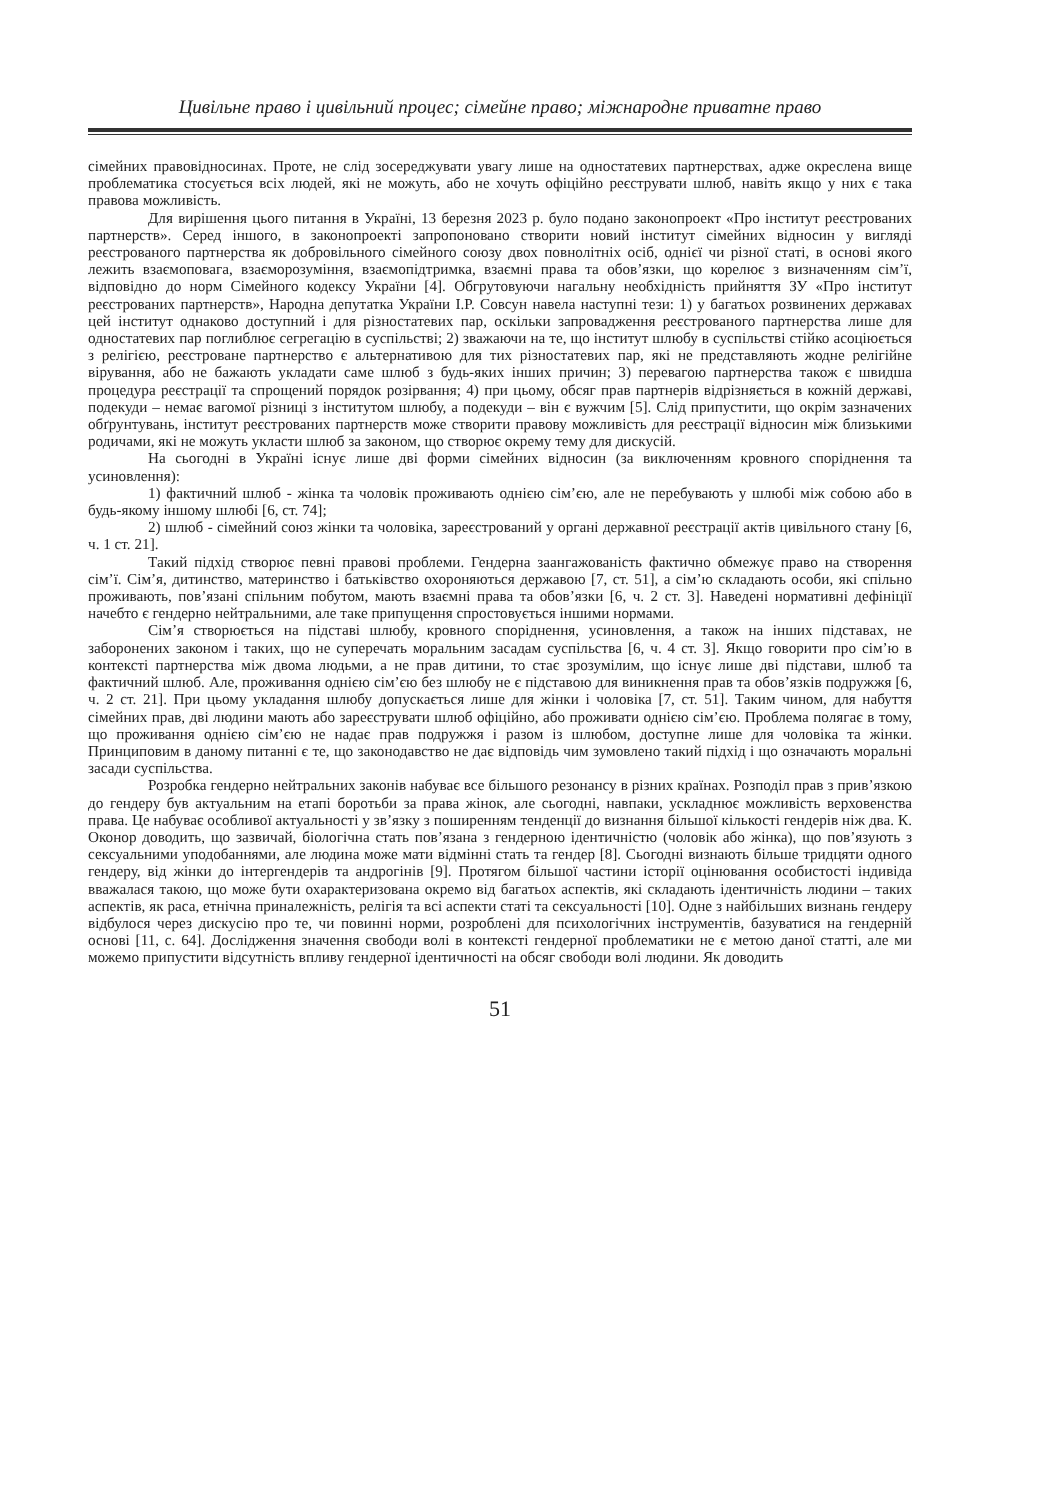Цивільне право і цивільний процес; сімейне право; міжнародне приватне право
сімейних правовідносинах. Проте, не слід зосереджувати увагу лише на одностатевих партнерствах, адже окреслена вище проблематика стосується всіх людей, які не можуть, або не хочуть офіційно реєструвати шлюб, навіть якщо у них є така правова можливість.
Для вирішення цього питання в Україні, 13 березня 2023 р. було подано законопроект «Про інститут реєстрованих партнерств». Серед іншого, в законопроекті запропоновано створити новий інститут сімейних відносин у вигляді реєстрованого партнерства як добровільного сімейного союзу двох повнолітніх осіб, однієї чи різної статі, в основі якого лежить взаємоповага, взаєморозуміння, взаємопідтримка, взаємні права та обов’язки, що корелює з визначенням сім’ї, відповідно до норм Сімейного кодексу України [4]. Обгрутовуючи нагальну необхідність прийняття ЗУ «Про інститут реєстрованих партнерств», Народна депутатка України І.Р. Совсун навела наступні тези: 1) у багатьох розвинених державах цей інститут однаково доступний і для різностатевих пар, оскільки запровадження реєстрованого партнерства лише для одностатевих пар поглиблює сегрегацію в суспільстві; 2) зважаючи на те, що інститут шлюбу в суспільстві стійко асоціюється з релігією, реєстроване партнерство є альтернативою для тих різностатевих пар, які не представляють жодне релігійне вірування, або не бажають укладати саме шлюб з будь-яких інших причин; 3) перевагою партнерства також є швидша процедура реєстрації та спрощений порядок розірвання; 4) при цьому, обсяг прав партнерів відрізняється в кожній державі, подекуди – немає вагомої різниці з інститутом шлюбу, а подекуди – він є вужчим [5]. Слід припустити, що окрім зазначених обґрунтувань, інститут реєстрованих партнерств може створити правову можливість для реєстрації відносин між близькими родичами, які не можуть укласти шлюб за законом, що створює окрему тему для дискусій.
На сьогодні в Україні існує лише дві форми сімейних відносин (за виключенням кровного споріднення та усиновлення):
1) фактичний шлюб - жінка та чоловік проживають однією сім’єю, але не перебувають у шлюбі між собою або в будь-якому іншому шлюбі [6, ст. 74];
2) шлюб - сімейний союз жінки та чоловіка, зареєстрований у органі державної реєстрації актів цивільного стану [6, ч. 1 ст. 21].
Такий підхід створює певні правові проблеми. Гендерна заангажованість фактично обмежує право на створення сім’ї. Сім’я, дитинство, материнство і батьківство охороняються державою [7, ст. 51], а сім’ю складають особи, які спільно проживають, пов’язані спільним побутом, мають взаємні права та обов’язки [6, ч. 2 ст. 3]. Наведені нормативні дефініції начебто є гендерно нейтральними, але таке припущення спростовується іншими нормами.
Сім’я створюється на підставі шлюбу, кровного споріднення, усиновлення, а також на інших підставах, не заборонених законом і таких, що не суперечать моральним засадам суспільства [6, ч. 4 ст. 3]. Якщо говорити про сім’ю в контексті партнерства між двома людьми, а не прав дитини, то стає зрозумілим, що існує лише дві підстави, шлюб та фактичний шлюб. Але, проживання однією сім’єю без шлюбу не є підставою для виникнення прав та обов’язків подружжя [6, ч. 2 ст. 21]. При цьому укладання шлюбу допускається лише для жінки і чоловіка [7, ст. 51]. Таким чином, для набуття сімейних прав, дві людини мають або зареєструвати шлюб офіційно, або проживати однією сім’єю. Проблема полягає в тому, що проживання однією сім’єю не надає прав подружжя і разом із шлюбом, доступне лише для чоловіка та жінки. Принциповим в даному питанні є те, що законодавство не дає відповідь чим зумовлено такий підхід і що означають моральні засади суспільства.
Розробка гендерно нейтральних законів набуває все більшого резонансу в різних країнах. Розподіл прав з прив’язкою до гендеру був актуальним на етапі боротьби за права жінок, але сьогодні, навпаки, ускладнює можливість верховенства права. Це набуває особливої актуальності у зв’язку з поширенням тенденції до визнання більшої кількості гендерів ніж два. К. Оконор доводить, що зазвичай, біологічна стать пов’язана з гендерною ідентичністю (чоловік або жінка), що пов’язують з сексуальними уподобаннями, але людина може мати відмінні стать та гендер [8]. Сьогодні визнають більше тридцяти одного гендеру, від жінки до інтергендерів та андрогінів [9]. Протягом більшої частини історії оцінювання особистості індивіда вважалася такою, що може бути охарактеризована окремо від багатьох аспектів, які складають ідентичність людини – таких аспектів, як раса, етнічна приналежність, релігія та всі аспекти статі та сексуальності [10]. Одне з найбільших визнань гендеру відбулося через дискусію про те, чи повинні норми, розроблені для психологічних інструментів, базуватися на гендерній основі [11, с. 64]. Дослідження значення свободи волі в контексті гендерної проблематики не є метою даної статті, але ми можемо припустити відсутність впливу гендерної ідентичності на обсяг свободи волі людини. Як доводить
51